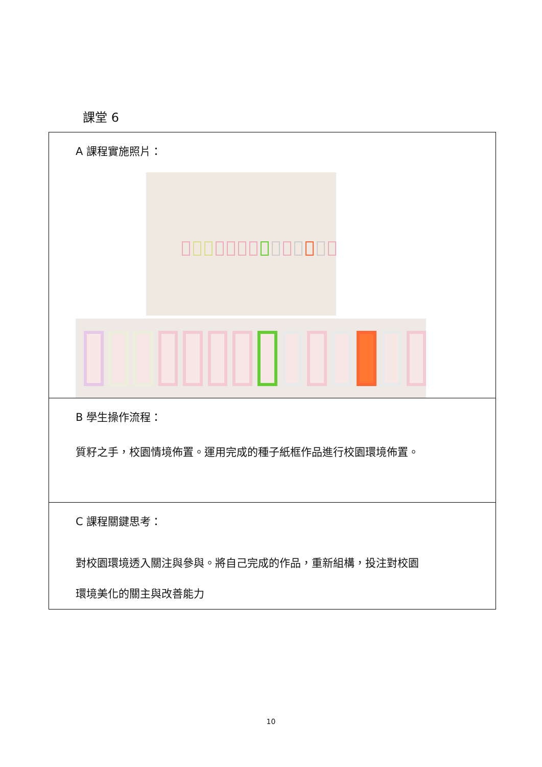課堂 6
| A 課程實施照片： |
| B 學生操作流程： 質籽之手，校園情境佈置。運用完成的種子紙框作品進行校園環境佈置。 |
| C 課程關鍵思考： 對校園環境透入關注與參與。將自己完成的作品，重新組構，投注對校園 環境美化的關主與改善能力 |
10